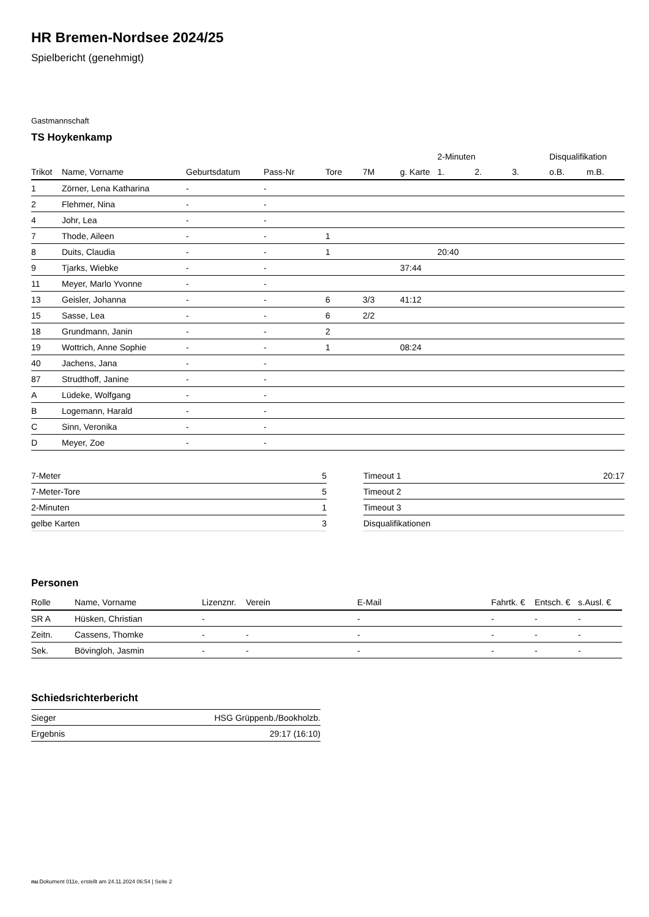HR Bremen-Nordsee 2024/25
Spielbericht (genehmigt)
Gastmannschaft
TS Hoykenkamp
| | | | | | | | 2-Minuten | | | Disqualifikation | |
| --- | --- | --- | --- | --- | --- | --- | --- | --- | --- | --- | --- |
| Trikot | Name, Vorname | Geburtsdatum | Pass-Nr | Tore | 7M | g. Karte | 1. | 2. | 3. | o.B. | m.B. |
| 1 | Zörner, Lena Katharina | - | - | | | | | | | | |
| 2 | Flehmer, Nina | - | - | | | | | | | | |
| 4 | Johr, Lea | - | - | | | | | | | | |
| 7 | Thode, Aileen | - | - | 1 | | | | | | | |
| 8 | Duits, Claudia | - | - | 1 | | | 20:40 | | | | |
| 9 | Tjarks, Wiebke | - | - | | | 37:44 | | | | | |
| 11 | Meyer, Marlo Yvonne | - | - | | | | | | | | |
| 13 | Geisler, Johanna | - | - | 6 | 3/3 | 41:12 | | | | | |
| 15 | Sasse, Lea | - | - | 6 | 2/2 | | | | | | |
| 18 | Grundmann, Janin | - | - | 2 | | | | | | | |
| 19 | Wottrich, Anne Sophie | - | - | 1 | | 08:24 | | | | | |
| 40 | Jachens, Jana | - | - | | | | | | | | |
| 87 | Strudthoff, Janine | - | - | | | | | | | | |
| A | Lüdeke, Wolfgang | - | - | | | | | | | | |
| B | Logemann, Harald | - | - | | | | | | | | |
| C | Sinn, Veronika | - | - | | | | | | | | |
| D | Meyer, Zoe | - | - | | | | | | | | |
| 7-Meter | 5 |
| 7-Meter-Tore | 5 |
| 2-Minuten | 1 |
| gelbe Karten | 3 |
| Timeout 1 | 20:17 |
| Timeout 2 | |
| Timeout 3 | |
| Disqualifikationen | |
Personen
| Rolle | Name, Vorname | Lizenznr. | Verein | E-Mail | Fahrtk. € | Entsch. € | s.Ausl. € |
| --- | --- | --- | --- | --- | --- | --- | --- |
| SR A | Hüsken, Christian | - | | - | - | - | - |
| Zeitn. | Cassens, Thomke | - | - | - | - | - | - |
| Sek. | Bövingloh, Jasmin | - | - | - | - | - | - |
Schiedsrichterbericht
| Sieger | HSG Grüppenb./Bookholzb. |
| Ergebnis | 29:17 (16:10) |
nu.Dokument 011e, erstellt am 24.11.2024 06:54 | Seite 2